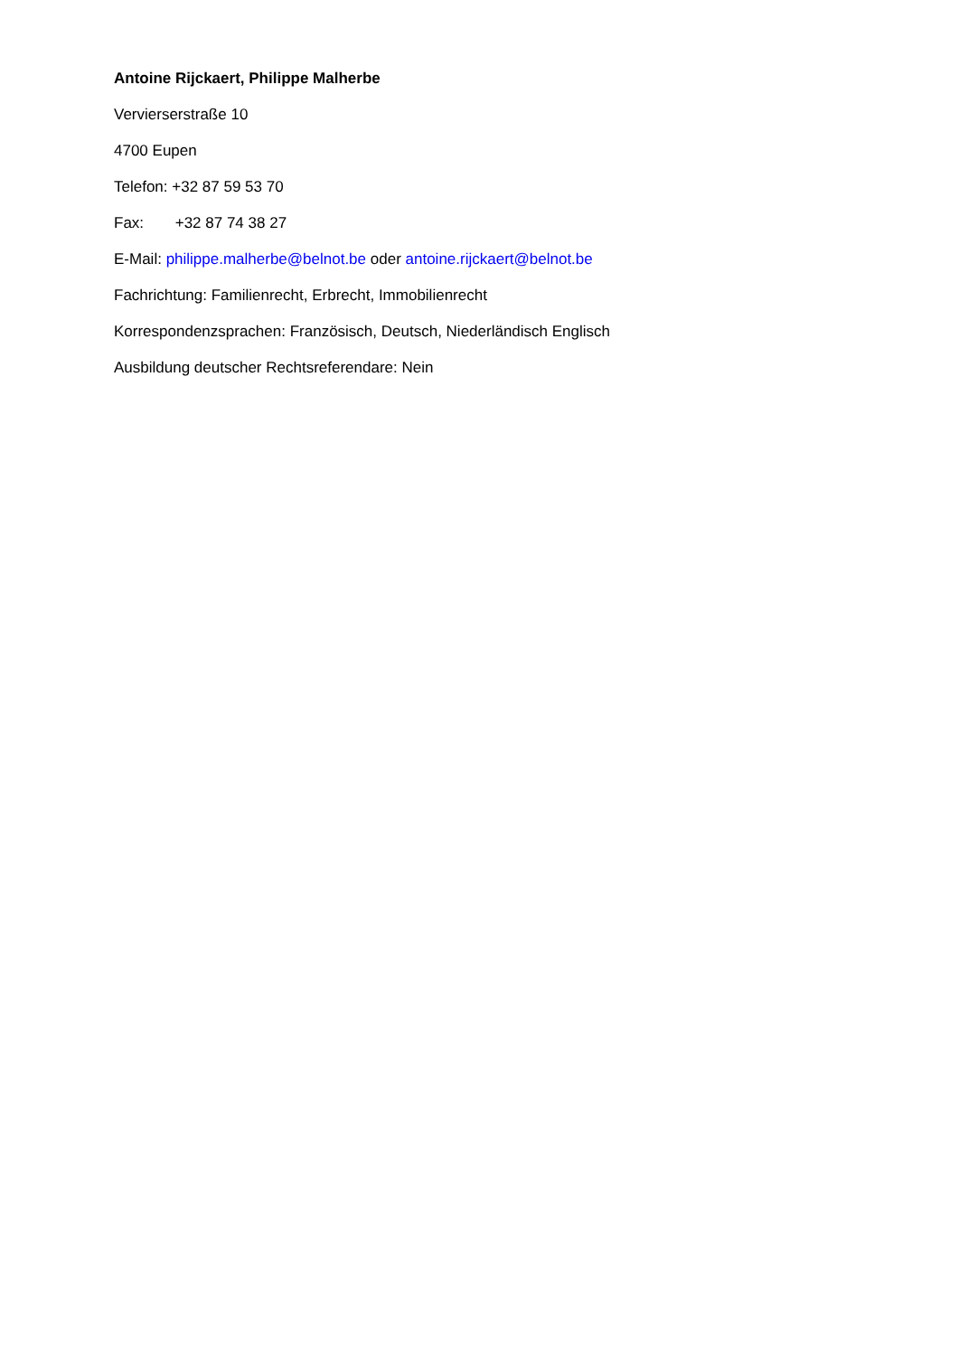Antoine Rijckaert, Philippe Malherbe
Vervierserstraße 10
4700 Eupen
Telefon: +32 87 59 53 70
Fax: +32 87 74 38 27
E-Mail: philippe.malherbe@belnot.be oder antoine.rijckaert@belnot.be
Fachrichtung: Familienrecht, Erbrecht, Immobilienrecht
Korrespondenzsprachen: Französisch, Deutsch, Niederländisch Englisch
Ausbildung deutscher Rechtsreferendare: Nein